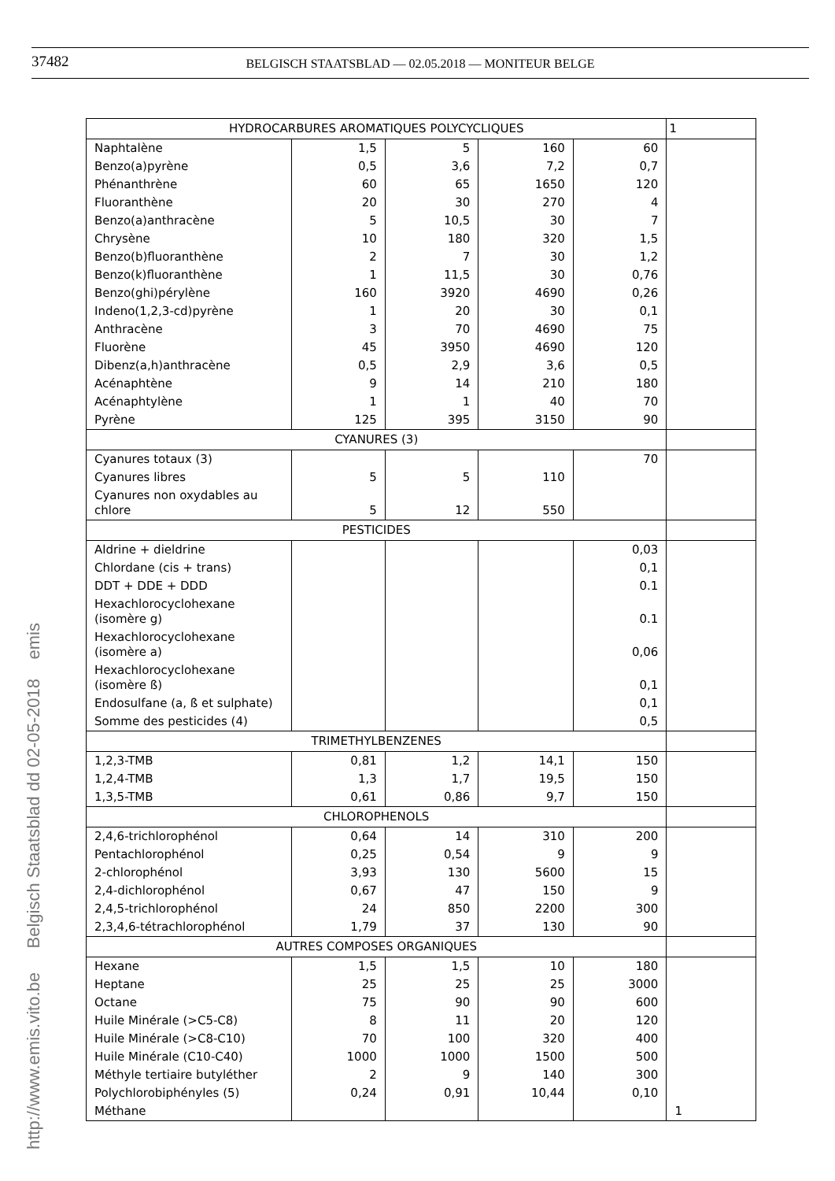37482
BELGISCH STAATSBLAD — 02.05.2018 — MONITEUR BELGE
http://www.emis.vito.be Belgisch Staatsblad dd 02-05-2018 emis
| HYDROCARBURES AROMATIQUES POLYCYCLIQUES | | | | | 1 |
| Naphtalène | 1,5 | 5 | 160 | 60 | |
| Benzo(a)pyrène | 0,5 | 3,6 | 7,2 | 0,7 | |
| Phénanthrène | 60 | 65 | 1650 | 120 | |
| Fluoranthène | 20 | 30 | 270 | 4 | |
| Benzo(a)anthracène | 5 | 10,5 | 30 | 7 | |
| Chrysène | 10 | 180 | 320 | 1,5 | |
| Benzo(b)fluoranthène | 2 | 7 | 30 | 1,2 | |
| Benzo(k)fluoranthène | 1 | 11,5 | 30 | 0,76 | |
| Benzo(ghi)pérylène | 160 | 3920 | 4690 | 0,26 | |
| Indeno(1,2,3-cd)pyrène | 1 | 20 | 30 | 0,1 | |
| Anthracène | 3 | 70 | 4690 | 75 | |
| Fluorène | 45 | 3950 | 4690 | 120 | |
| Dibenz(a,h)anthracène | 0,5 | 2,9 | 3,6 | 0,5 | |
| Acénaphtène | 9 | 14 | 210 | 180 | |
| Acénaphtylène | 1 | 1 | 40 | 70 | |
| Pyrène | 125 | 395 | 3150 | 90 | |
| CYANURES (3) | | | | | |
| Cyanures totaux (3) | | | | 70 | |
| Cyanures libres | 5 | 5 | 110 | | |
| Cyanures non oxydables au chlore | 5 | 12 | 550 | | |
| PESTICIDES | | | | | |
| Aldrine + dieldrine | | | | 0,03 | |
| Chlordane (cis + trans) | | | | 0,1 | |
| DDT + DDE + DDD | | | | 0.1 | |
| Hexachlorocyclohexane (isomère g) | | | | 0.1 | |
| Hexachlorocyclohexane (isomère a) | | | | 0,06 | |
| Hexachlorocyclohexane (isomère ß) | | | | 0,1 | |
| Endosulfane (a, ß et sulphate) | | | | 0,1 | |
| Somme des pesticides (4) | | | | 0,5 | |
| TRIMETHYLBENZENES | | | | | |
| 1,2,3-TMB | 0,81 | 1,2 | 14,1 | 150 | |
| 1,2,4-TMB | 1,3 | 1,7 | 19,5 | 150 | |
| 1,3,5-TMB | 0,61 | 0,86 | 9,7 | 150 | |
| CHLOROPHENOLS | | | | | |
| 2,4,6-trichlorophénol | 0,64 | 14 | 310 | 200 | |
| Pentachlorophénol | 0,25 | 0,54 | 9 | 9 | |
| 2-chlorophénol | 3,93 | 130 | 5600 | 15 | |
| 2,4-dichlorophénol | 0,67 | 47 | 150 | 9 | |
| 2,4,5-trichlorophénol | 24 | 850 | 2200 | 300 | |
| 2,3,4,6-tétrachlorophénol | 1,79 | 37 | 130 | 90 | |
| AUTRES COMPOSES ORGANIQUES | | | | | |
| Hexane | 1,5 | 1,5 | 10 | 180 | |
| Heptane | 25 | 25 | 25 | 3000 | |
| Octane | 75 | 90 | 90 | 600 | |
| Huile Minérale (>C5-C8) | 8 | 11 | 20 | 120 | |
| Huile Minérale (>C8-C10) | 70 | 100 | 320 | 400 | |
| Huile Minérale (C10-C40) | 1000 | 1000 | 1500 | 500 | |
| Méthyle tertiaire butyléther | 2 | 9 | 140 | 300 | |
| Polychlorobiphényles (5) | 0,24 | 0,91 | 10,44 | 0,10 | |
| Méthane | | | | | 1 |